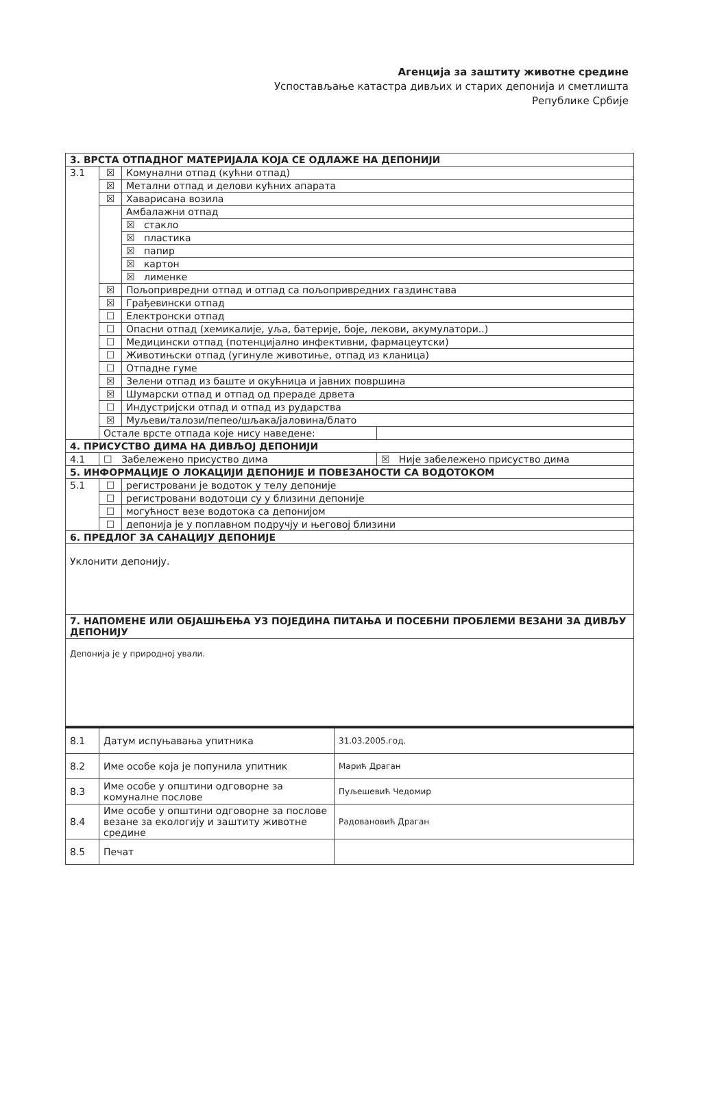Агенција за заштиту животне средине
Успостављање катастра дивљих и старих депонија и сметлишта
Републике Србије
| 3. ВРСТА ОТПАДНОГ МАТЕРИЈАЛА КОЈА СЕ ОДЛАЖЕ НА ДЕПОНИЈИ | | | |
| 3.1 | ☒ | Комунални отпад (кућни отпад) | |
| | ☒ | Метални отпад и делови кућних апарата | |
| | ☒ | Хаварисана возила | |
| | | Амбалажни отпад | |
| | | ☒ стакло | |
| | | ☒ пластика | |
| | | ☒ папир | |
| | | ☒ картон | |
| | | ☒ лименке | |
| | ☒ | Пољопривредни отпад и отпад са пољопривредних газдинстава | |
| | ☒ | Грађевински отпад | |
| | ☐ | Електронски отпад | |
| | ☐ | Опасни отпад (хемикалије, уља, батерије, боје, лекови, акумулатори..) | |
| | ☐ | Медицински отпад (потенцијално инфективни, фармацеутски) | |
| | ☐ | Животињски отпад (угинуле животиње, отпад из кланица) | |
| | ☐ | Отпадне гуме | |
| | ☒ | Зелени отпад из баште и окућница и јавних површина | |
| | ☒ | Шумарски отпад и отпад од прераде дрвета | |
| | ☐ | Индустријски отпад и отпад из рударства | |
| | ☒ | Муљеви/талози/пепео/шљака/јаловина/блато | |
| | Остале врсте отпада које нису наведене: | | |
| 4. ПРИСУСТВО ДИМА НА ДИВЉОЈ ДЕПОНИЈИ | | | |
| 4.1 | ☐ Забележено присуство дима | | ☒ Није забележено присуство дима |
| 5. ИНФОРМАЦИЈЕ О ЛОКАЦИЈИ ДЕПОНИЈЕ И ПОВЕЗАНОСТИ СА ВОДОТОКОМ | | | |
| 5.1 | ☐ | регистровани је водоток у телу депоније | |
| | ☐ | регистровани водотоци су у близини депоније | |
| | ☐ | могућност везе водотока са депонијом | |
| | ☐ | депонија је у поплавном подручју и његовој близини | |
| 6. ПРЕДЛОГ ЗА САНАЦИЈУ ДЕПОНИЈЕ | | | |
| Уклонити депонију. | | | |
| 7. НАПОМЕНЕ ИЛИ ОБЈАШЊЕЊА УЗ ПОЈЕДИНА ПИТАЊА И ПОСЕБНИ ПРОБЛЕМИ ВЕЗАНИ ЗА ДИВЉУ ДЕПОНИЈУ | | | |
| Депонија је у природној ували. | | | |
| 8.1 | Датум испуњавања упитника | 31.03.2005.год. |
| 8.2 | Име особе која је попунила упитник | Марић Драган |
| 8.3 | Име особе у општини одговорне за комуналне послове | Пуљешевић Чедомир |
| 8.4 | Име особе у општини одговорне за послове везане за екологију и заштиту животне средине | Радовановић Драган |
| 8.5 | Печат | |